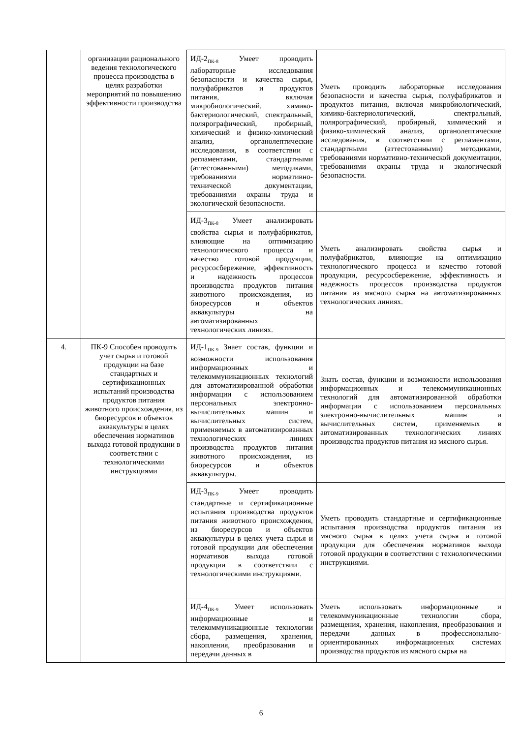| | организации рационального ведения технологического процесса производства в целях разработки мероприятий по повышению эффективности производства | ИД-2<sub>ПК-8</sub> Умеет проводить лабораторные исследования безопасности и качества сырья, полуфабрикатов и продуктов питания, включая микробиологический, химико-бактериологический, спектральный, полярографический, пробирный, химический и физико-химический анализ, органолептические исследования, в соответствии с регламентами, стандартными (аттестованными) методиками, требованиями нормативно-технической документации, требованиями охраны труда и экологической безопасности. | Уметь проводить лабораторные исследования безопасности и качества сырья, полуфабрикатов и продуктов питания, включая микробиологический, химико-бактериологический, спектральный, полярографический, пробирный, химический и физико-химический анализ, органолептические исследования, в соответствии с регламентами, стандартными (аттестованными) методиками, требованиями нормативно-технической документации, требованиями охраны труда и экологической безопасности. |
| | | ИД-3<sub>ПК-8</sub> Умеет анализировать свойства сырья и полуфабрикатов, влияющие на оптимизацию технологического процесса и качество готовой продукции, ресурсосбережение, эффективность и надежность процессов производства продуктов питания животного происхождения, из биоресурсов и объектов аквакультуры на автоматизированных технологических линиях. | Уметь анализировать свойства сырья и полуфабрикатов, влияющие на оптимизацию технологического процесса и качество готовой продукции, ресурсосбережение, эффективность и надежность процессов производства продуктов питания из мясного сырья на автоматизированных технологических линиях. |
| 4. | ПК-9 Способен проводить учет сырья и готовой продукции на базе стандартных и сертификационных испытаний производства продуктов питания животного происхождения, из биоресурсов и объектов аквакультуры в целях обеспечения нормативов выхода готовой продукции в соответствии с технологическими инструкциями | ИД-1<sub>ПК-9</sub> Знает состав, функции и возможности использования информационных и телекоммуникационных технологий для автоматизированной обработки информации с использованием персональных электронно-вычислительных машин и вычислительных систем, применяемых в автоматизированных технологических линиях производства продуктов питания животного происхождения, из биоресурсов и объектов аквакультуры. | Знать состав, функции и возможности использования информационных и телекоммуникационных технологий для автоматизированной обработки информации с использованием персональных электронно-вычислительных машин и вычислительных систем, применяемых в автоматизированных технологических линиях производства продуктов питания из мясного сырья. |
| | | ИД-3<sub>ПК-9</sub> Умеет проводить стандартные и сертификационные испытания производства продуктов питания животного происхождения, из биоресурсов и объектов аквакультуры в целях учета сырья и готовой продукции для обеспечения нормативов выхода готовой продукции в соответствии с технологическими инструкциями. | Уметь проводить стандартные и сертификационные испытания производства продуктов питания из мясного сырья в целях учета сырья и готовой продукции для обеспечения нормативов выхода готовой продукции в соответствии с технологическими инструкциями. |
| | | ИД-4<sub>ПК-9</sub> Умеет использовать информационные и телекоммуникационные технологии сбора, размещения, хранения, накопления, преобразования и передачи данных в | Уметь использовать информационные и телекоммуникационные технологии сбора, размещения, хранения, накопления, преобразования и передачи данных в профессионально-ориентированных информационных системах производства продуктов из мясного сырья на |
6